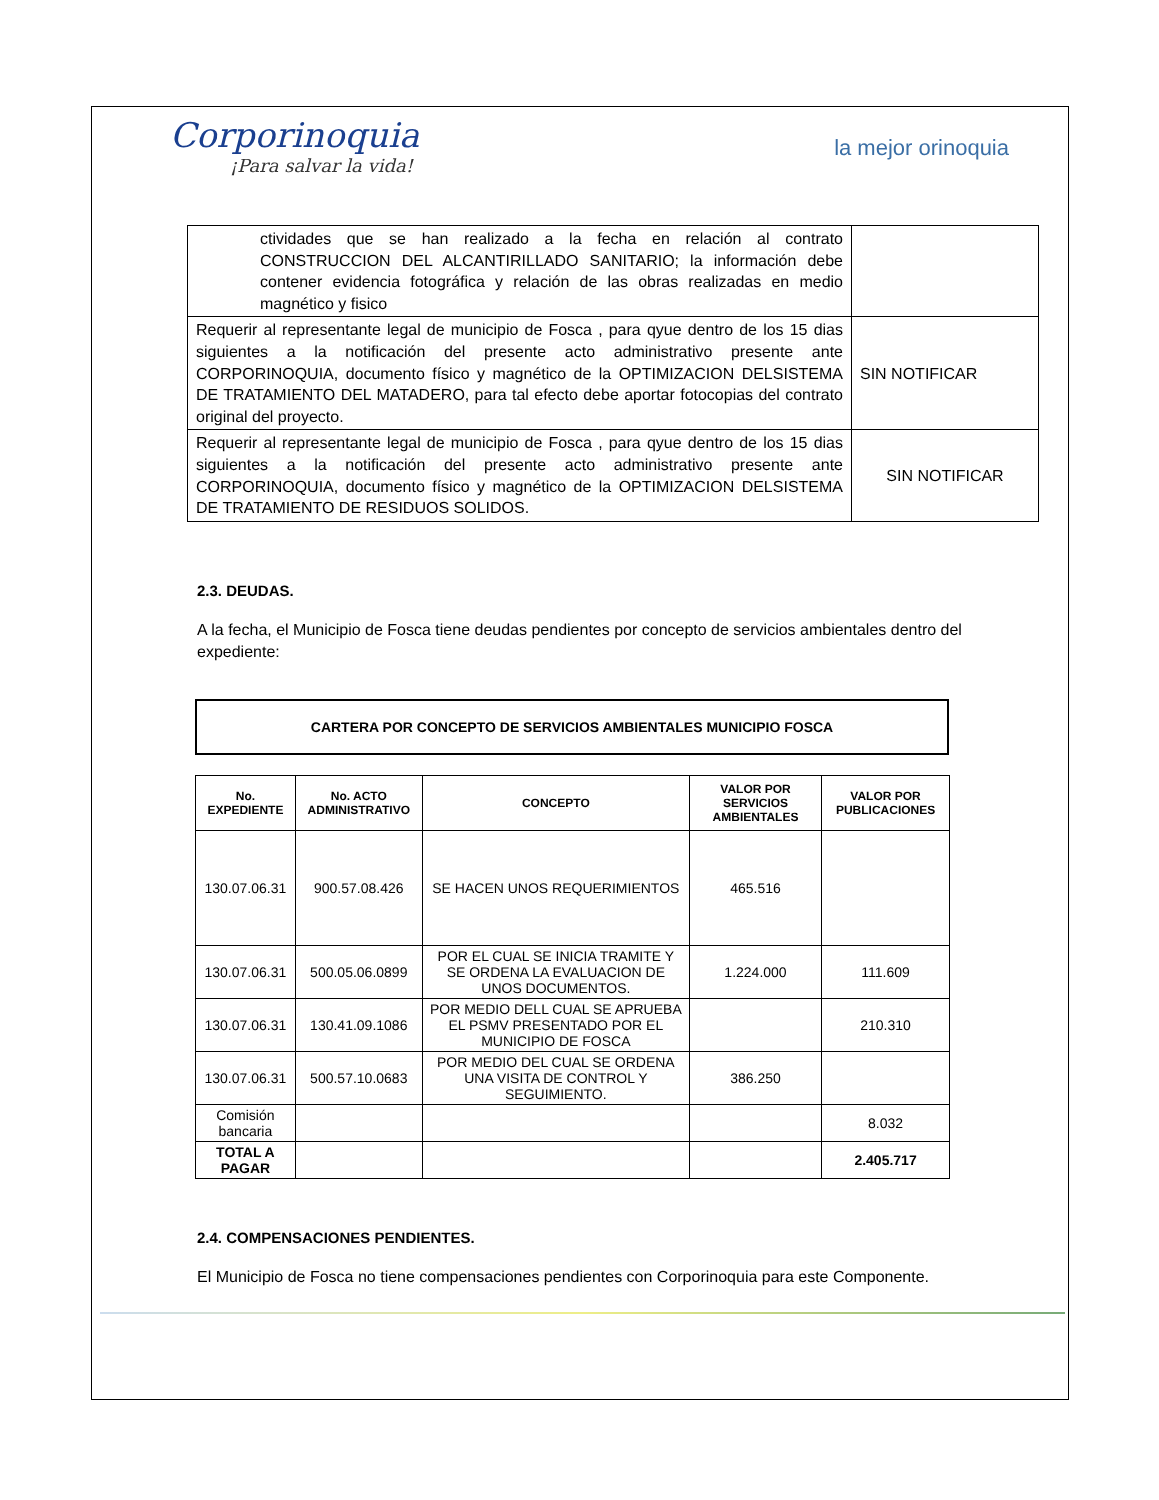Corporinoquia
¡Para salvar la vida!
la mejor orinoquia
| ctividades que se han realizado a la fecha en relación al contrato CONSTRUCCION DEL ALCANTIRILLADO SANITARIO; la información debe contener evidencia fotográfica y relación de las obras realizadas en medio magnético y fisico | |
| Requerir al representante legal de municipio de Fosca , para qyue dentro de los 15 dias siguientes a la notificación del presente acto administrativo presente ante CORPORINOQUIA, documento físico y magnético de la OPTIMIZACION DELSISTEMA DE TRATAMIENTO DEL MATADERO, para tal efecto debe aportar fotocopias del contrato original del proyecto. | SIN NOTIFICAR |
| Requerir al representante legal de municipio de Fosca , para qyue dentro de los 15 dias siguientes a la notificación del presente acto administrativo presente ante CORPORINOQUIA, documento físico y magnético de la OPTIMIZACION DELSISTEMA DE TRATAMIENTO DE RESIDUOS SOLIDOS. | SIN NOTIFICAR |
2.3. DEUDAS.
A la fecha, el Municipio de Fosca tiene deudas pendientes por concepto de servicios ambientales dentro del expediente:
CARTERA POR CONCEPTO DE SERVICIOS AMBIENTALES MUNICIPIO FOSCA
| No. EXPEDIENTE | No. ACTO ADMINISTRATIVO | CONCEPTO | VALOR POR SERVICIOS AMBIENTALES | VALOR POR PUBLICACIONES |
| --- | --- | --- | --- | --- |
| 130.07.06.31 | 900.57.08.426 | SE HACEN UNOS REQUERIMIENTOS | 465.516 | |
| 130.07.06.31 | 500.05.06.0899 | POR EL CUAL SE INICIA TRAMITE Y SE ORDENA LA EVALUACION DE UNOS DOCUMENTOS. | 1.224.000 | 111.609 |
| 130.07.06.31 | 130.41.09.1086 | POR MEDIO DELL CUAL SE APRUEBA EL PSMV PRESENTADO POR EL MUNICIPIO DE FOSCA | | 210.310 |
| 130.07.06.31 | 500.57.10.0683 | POR MEDIO DEL CUAL SE ORDENA UNA VISITA DE CONTROL Y SEGUIMIENTO. | 386.250 | |
| Comisión bancaria | | | | 8.032 |
| TOTAL A PAGAR | | | | 2.405.717 |
2.4. COMPENSACIONES PENDIENTES.
El Municipio de Fosca no tiene compensaciones pendientes con Corporinoquia para este Componente.